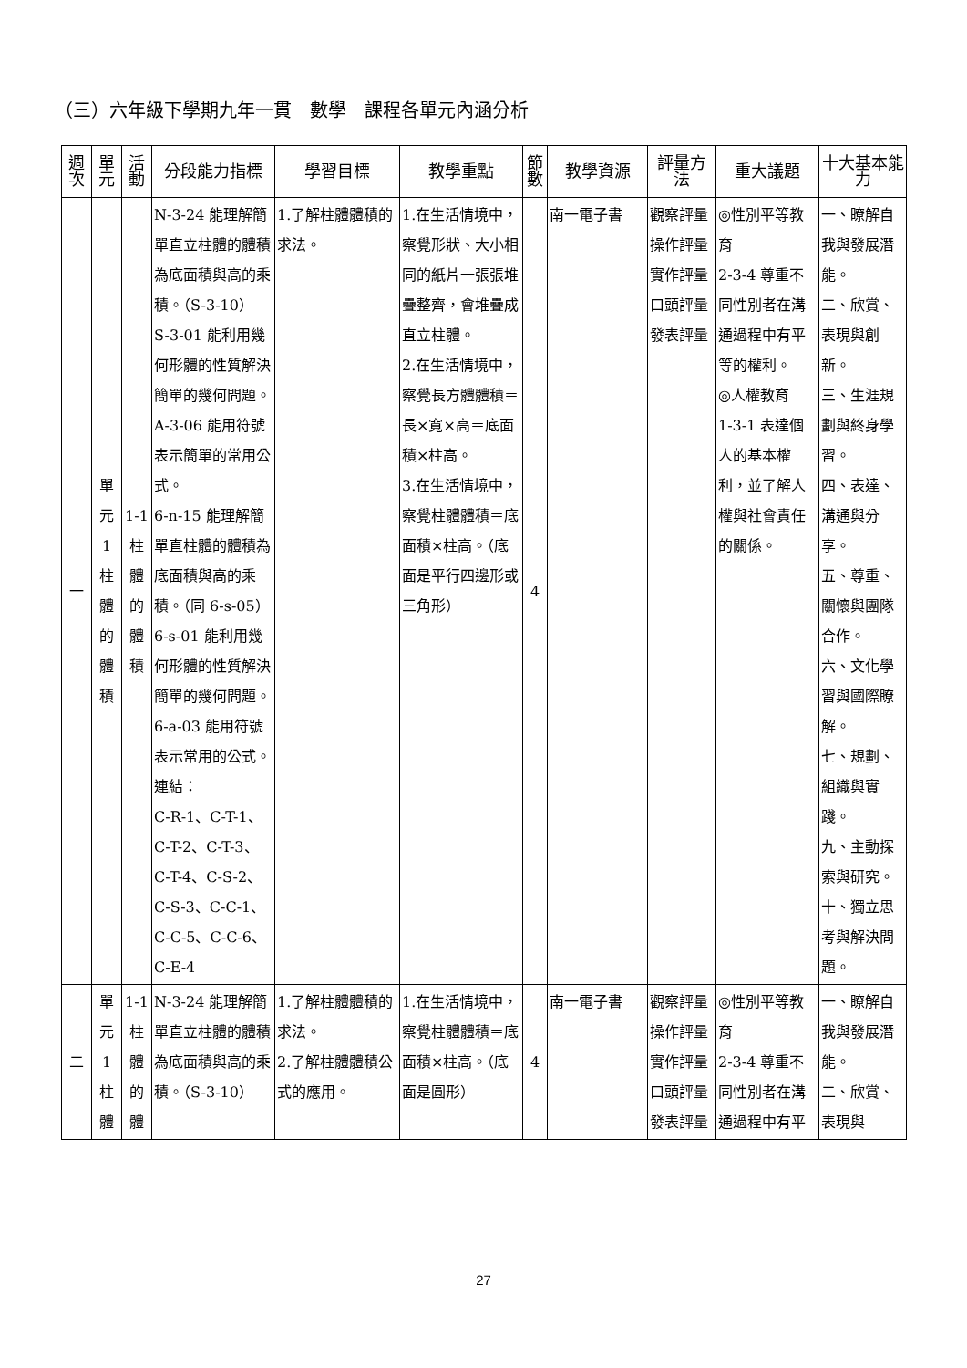（三）六年級下學期九年一貫　數學　課程各單元內涵分析
| 週次 | 單元 | 活動 | 分段能力指標 | 學習目標 | 教學重點 | 節數 | 教學資源 | 評量方法 | 重大議題 | 十大基本能力 |
| --- | --- | --- | --- | --- | --- | --- | --- | --- | --- | --- |
| 一 | 單 元 1 柱 體 的 體 積 | 1-1 柱 體 的 體 積 | N-3-24 能理解簡單直立柱體的體積為底面積與高的乘積。（S-3-10） S-3-01 能利用幾何形體的性質解決簡單的幾何問題。 A-3-06 能用符號表示簡單的常用公式。 6-n-15 能理解簡單直柱體的體積為底面積與高的乘積。（同 6-s-05） 6-s-01 能利用幾何形體的性質解決簡單的幾何問題。 6-a-03 能用符號表示常用的公式。 連結： C-R-1、C-T-1、C-T-2、C-T-3、C-T-4、C-S-2、C-S-3、C-C-1、C-C-5、C-C-6、C-E-4 | 1.了解柱體體積的求法。 | 1.在生活情境中，察覺形狀、大小相同的紙片一張張堆疊整齊，會堆疊成直立柱體。 2.在生活情境中，察覺長方體體積＝長×寬×高＝底面積×柱高。 3.在生活情境中，察覺柱體體積＝底面積×柱高。（底面是平行四邊形或三角形） | 4 | 南一電子書 | 觀察評量 操作評量 實作評量 口頭評量 發表評量 | ◎性別平等教育 2-3-4 尊重不同性別者在溝通過程中有平等的權利。 ◎人權教育 1-3-1 表達個人的基本權利，並了解人權與社會責任的關係。 | 一、瞭解自我與發展潛能。 二、欣賞、表現與創新。 三、生涯規劃與終身學習。 四、表達、溝通與分享。 五、尊重、關懷與團隊合作。 六、文化學習與國際瞭解。 七、規劃、組織與實踐。 九、主動探索與研究。 十、獨立思考與解決問題。 |
| 二 | 單 元 1 柱 體 | 1-1 柱 體 的 體 | N-3-24 能理解簡單直立柱體的體積為底面積與高的乘積。（S-3-10） | 1.了解柱體體積的求法。 2.了解柱體體積公式的應用。 | 1.在生活情境中，察覺柱體體積＝底面積×柱高。（底面是圓形） | 4 | 南一電子書 | 觀察評量 操作評量 實作評量 口頭評量 發表評量 | ◎性別平等教育 2-3-4 尊重不同性別者在溝通過程中有平 | 一、瞭解自我與發展潛能。 二、欣賞、表現與 |
27